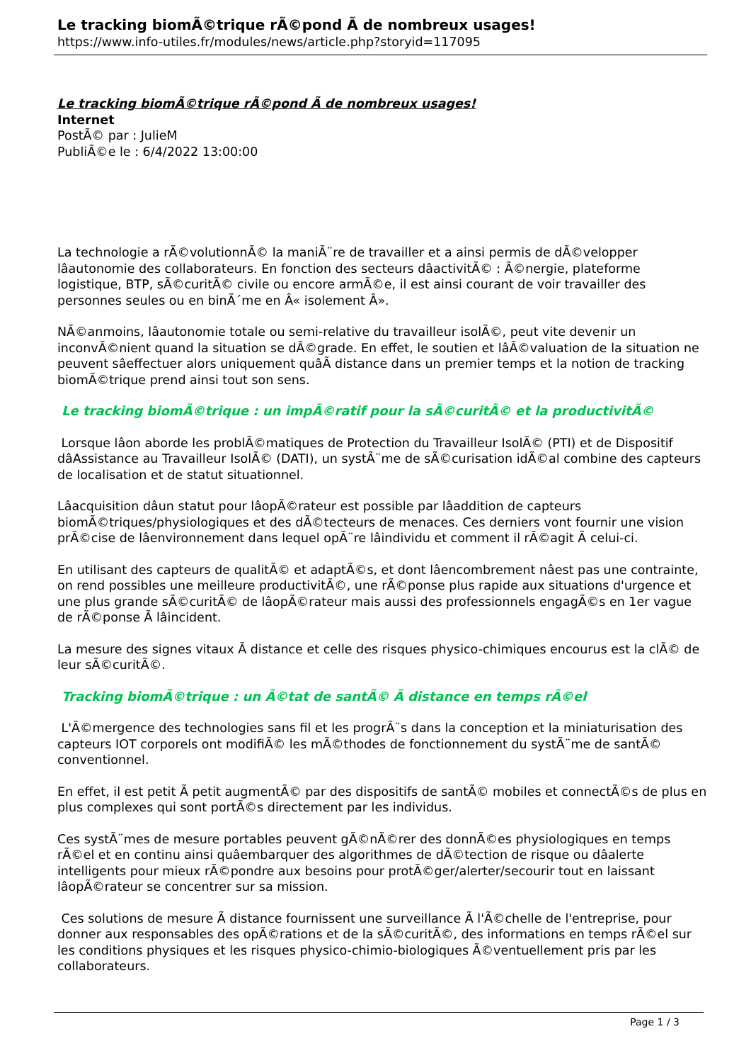Le tracking biomÃ©trique rÃ©pond Ã de nombreux usages!
https://www.info-utiles.fr/modules/news/article.php?storyid=117095
Le tracking biomÃ©trique rÃ©pond Ã de nombreux usages!
Internet
PostÃ© par : JulieM
PubliÃ©e le : 6/4/2022 13:00:00
La technologie a rÃ©volutionnÃ© la maniÃ¨re de travailler et a ainsi permis de dÃ©velopper lâautonomie des collaborateurs. En fonction des secteurs dâactivitÃ© : Ã©nergie, plateforme logistique, BTP, sÃ©curitÃ© civile ou encore armÃ©e, il est ainsi courant de voir travailler des personnes seules ou en binÃ´me en Â« isolement Â».
NÃ©anmoins, lâautonomie totale ou semi-relative du travailleur isolÃ©, peut vite devenir un inconvÃ©nient quand la situation se dÃ©grade. En effet, le soutien et lâÃ©valuation de la situation ne peuvent sâeffectuer alors uniquement quâÃ distance dans un premier temps et la notion de tracking biomÃ©trique prend ainsi tout son sens.
Le tracking biomÃ©trique : un impÃ©ratif pour la sÃ©curitÃ© et la productivitÃ©
Lorsque lâon aborde les problÃ©matiques de Protection du Travailleur IsolÃ© (PTI) et de Dispositif dâAssistance au Travailleur IsolÃ© (DATI), un systÃ¨me de sÃ©curisation idÃ©al combine des capteurs de localisation et de statut situationnel.
Lâacquisition dâun statut pour lâopÃ©rateur est possible par lâaddition de capteurs biomÃ©triques/physiologiques et des dÃ©tecteurs de menaces. Ces derniers vont fournir une vision prÃ©cise de lâenvironnement dans lequel opÃ¨re lâindividu et comment il rÃ©agit Ã celui-ci.
En utilisant des capteurs de qualitÃ© et adaptÃ©s, et dont lâencombrement nâest pas une contrainte, on rend possibles une meilleure productivitÃ©, une rÃ©ponse plus rapide aux situations d'urgence et une plus grande sÃ©curitÃ© de lâopÃ©rateur mais aussi des professionnels engagÃ©s en 1er vague de rÃ©ponse Ã lâincident.
La mesure des signes vitaux Ã distance et celle des risques physico-chimiques encourus est la clÃ© de leur sÃ©curitÃ©.
Tracking biomÃ©trique : un Ã©tat de santÃ© Ã distance en temps rÃ©el
L'Ã©mergence des technologies sans fil et les progrÃ¨s dans la conception et la miniaturisation des capteurs IOT corporels ont modifiÃ© les mÃ©thodes de fonctionnement du systÃ¨me de santÃ© conventionnel.
En effet, il est petit Ã petit augmentÃ© par des dispositifs de santÃ© mobiles et connectÃ©s de plus en plus complexes qui sont portÃ©s directement par les individus.
Ces systÃ¨mes de mesure portables peuvent gÃ©nÃ©rer des donnÃ©es physiologiques en temps rÃ©el et en continu ainsi quâembarquer des algorithmes de dÃ©tection de risque ou dâalerte intelligents pour mieux rÃ©pondre aux besoins pour protÃ©ger/alerter/secourir tout en laissant lâopÃ©rateur se concentrer sur sa mission.
Ces solutions de mesure Ã distance fournissent une surveillance Ã l'Ã©chelle de l'entreprise, pour donner aux responsables des opÃ©rations et de la sÃ©curitÃ©, des informations en temps rÃ©el sur les conditions physiques et les risques physico-chimio-biologiques Ã©ventuellement pris par les collaborateurs.
Page 1 / 3